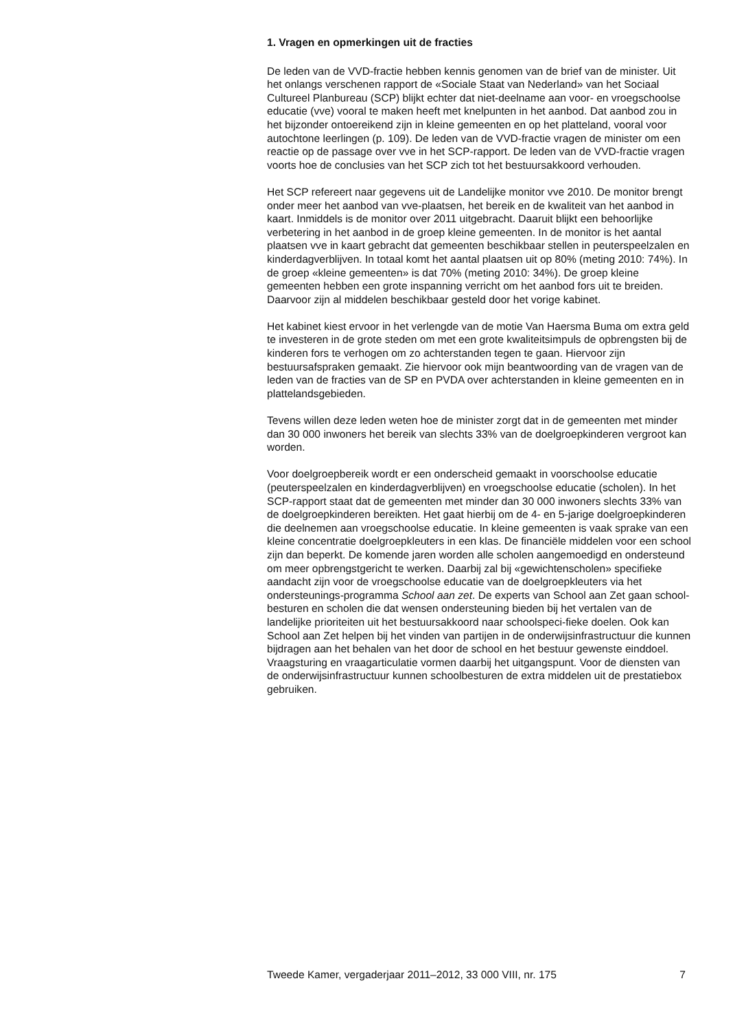1. Vragen en opmerkingen uit de fracties
De leden van de VVD-fractie hebben kennis genomen van de brief van de minister. Uit het onlangs verschenen rapport de «Sociale Staat van Nederland» van het Sociaal Cultureel Planbureau (SCP) blijkt echter dat niet-deelname aan voor- en vroegschoolse educatie (vve) vooral te maken heeft met knelpunten in het aanbod. Dat aanbod zou in het bijzonder ontoereikend zijn in kleine gemeenten en op het platteland, vooral voor autochtone leerlingen (p. 109). De leden van de VVD-fractie vragen de minister om een reactie op de passage over vve in het SCP-rapport. De leden van de VVD-fractie vragen voorts hoe de conclusies van het SCP zich tot het bestuursakkoord verhouden.
Het SCP refereert naar gegevens uit de Landelijke monitor vve 2010. De monitor brengt onder meer het aanbod van vve-plaatsen, het bereik en de kwaliteit van het aanbod in kaart. Inmiddels is de monitor over 2011 uitgebracht. Daaruit blijkt een behoorlijke verbetering in het aanbod in de groep kleine gemeenten. In de monitor is het aantal plaatsen vve in kaart gebracht dat gemeenten beschikbaar stellen in peuterspeelzalen en kinderdagverblijven. In totaal komt het aantal plaatsen uit op 80% (meting 2010: 74%). In de groep «kleine gemeenten» is dat 70% (meting 2010: 34%). De groep kleine gemeenten hebben een grote inspanning verricht om het aanbod fors uit te breiden. Daarvoor zijn al middelen beschikbaar gesteld door het vorige kabinet.
Het kabinet kiest ervoor in het verlengde van de motie Van Haersma Buma om extra geld te investeren in de grote steden om met een grote kwaliteitsimpuls de opbrengsten bij de kinderen fors te verhogen om zo achterstanden tegen te gaan. Hiervoor zijn bestuursafspraken gemaakt. Zie hiervoor ook mijn beantwoording van de vragen van de leden van de fracties van de SP en PVDA over achterstanden in kleine gemeenten en in plattelandsgebieden.
Tevens willen deze leden weten hoe de minister zorgt dat in de gemeenten met minder dan 30 000 inwoners het bereik van slechts 33% van de doelgroepkinderen vergroot kan worden.
Voor doelgroepbereik wordt er een onderscheid gemaakt in voorschoolse educatie (peuterspeelzalen en kinderdagverblijven) en vroegschoolse educatie (scholen). In het SCP-rapport staat dat de gemeenten met minder dan 30 000 inwoners slechts 33% van de doelgroepkinderen bereikten. Het gaat hierbij om de 4- en 5-jarige doelgroepkinderen die deelnemen aan vroegschoolse educatie. In kleine gemeenten is vaak sprake van een kleine concentratie doelgroepkleuters in een klas. De financiële middelen voor een school zijn dan beperkt. De komende jaren worden alle scholen aangemoedigd en ondersteund om meer opbrengstgericht te werken. Daarbij zal bij «gewichtenscholen» specifieke aandacht zijn voor de vroegschoolse educatie van de doelgroepkleuters via het ondersteunings-programma School aan zet. De experts van School aan Zet gaan school-besturen en scholen die dat wensen ondersteuning bieden bij het vertalen van de landelijke prioriteiten uit het bestuursakkoord naar schoolspeci-fieke doelen. Ook kan School aan Zet helpen bij het vinden van partijen in de onderwijsinfrastructuur die kunnen bijdragen aan het behalen van het door de school en het bestuur gewenste einddoel. Vraagsturing en vraagarticulatie vormen daarbij het uitgangspunt. Voor de diensten van de onderwijsinfrastructuur kunnen schoolbesturen de extra middelen uit de prestatiebox gebruiken.
Tweede Kamer, vergaderjaar 2011–2012, 33 000 VIII, nr. 175 7